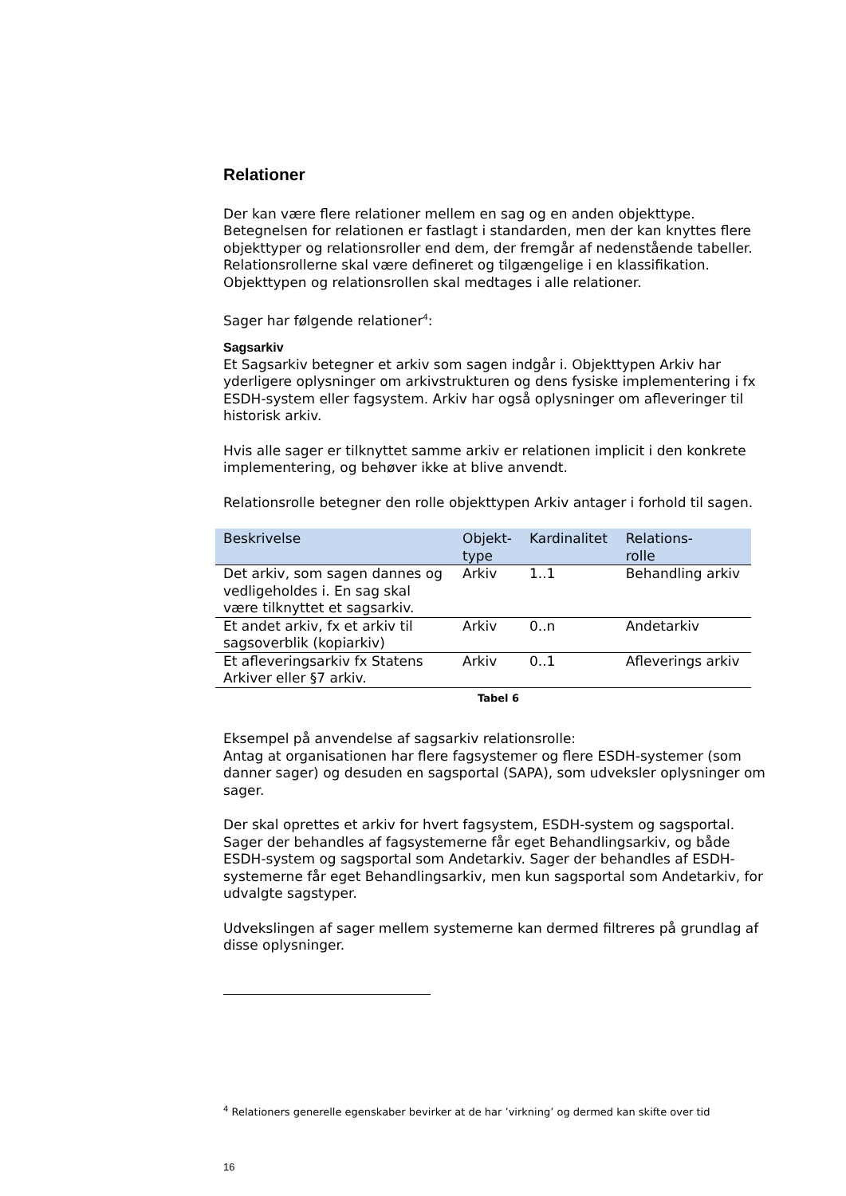Relationer
Der kan være flere relationer mellem en sag og en anden objekttype. Betegnelsen for relationen er fastlagt i standarden, men der kan knyttes flere objekttyper og relationsroller end dem, der fremgår af nedenstående tabeller. Relationsrollerne skal være defineret og tilgængelige i en klassifikation. Objekttypen og relationsrollen skal medtages i alle relationer.
Sager har følgende relationer<sup>4</sup>:
Sagsarkiv
Et Sagsarkiv betegner et arkiv som sagen indgår i. Objekttypen Arkiv har yderligere oplysninger om arkivstrukturen og dens fysiske implementering i fx ESDH-system eller fagsystem. Arkiv har også oplysninger om afleveringer til historisk arkiv.
Hvis alle sager er tilknyttet samme arkiv er relationen implicit i den konkrete implementering, og behøver ikke at blive anvendt.
Relationsrolle betegner den rolle objekttypen Arkiv antager i forhold til sagen.
| Beskrivelse | Objekt- type | Kardinalitet | Relations- rolle |
| --- | --- | --- | --- |
| Det arkiv, som sagen dannes og vedligeholdes i. En sag skal være tilknyttet et sagsarkiv. | Arkiv | 1..1 | Behandling arkiv |
| Et andet arkiv, fx et arkiv til sagsoverblik (kopiarkiv) | Arkiv | 0..n | Andetarkiv |
| Et afleveringsarkiv fx Statens Arkiver eller §7 arkiv. | Arkiv | 0..1 | Afleverings arkiv |
Tabel 6
Eksempel på anvendelse af sagsarkiv relationsrolle:
Antag at organisationen har flere fagsystemer og flere ESDH-systemer (som danner sager) og desuden en sagsportal (SAPA), som udveksler oplysninger om sager.
Der skal oprettes et arkiv for hvert fagsystem, ESDH-system og sagsportal. Sager der behandles af fagsystemerne får eget Behandlingsarkiv, og både ESDH-system og sagsportal som Andetarkiv. Sager der behandles af ESDH-systemerne får eget Behandlingsarkiv, men kun sagsportal som Andetarkiv, for udvalgte sagstyper.
Udvekslingen af sager mellem systemerne kan dermed filtreres på grundlag af disse oplysninger.
<sup>4</sup> Relationers generelle egenskaber bevirker at de har ’virkning’ og dermed kan skifte over tid
16